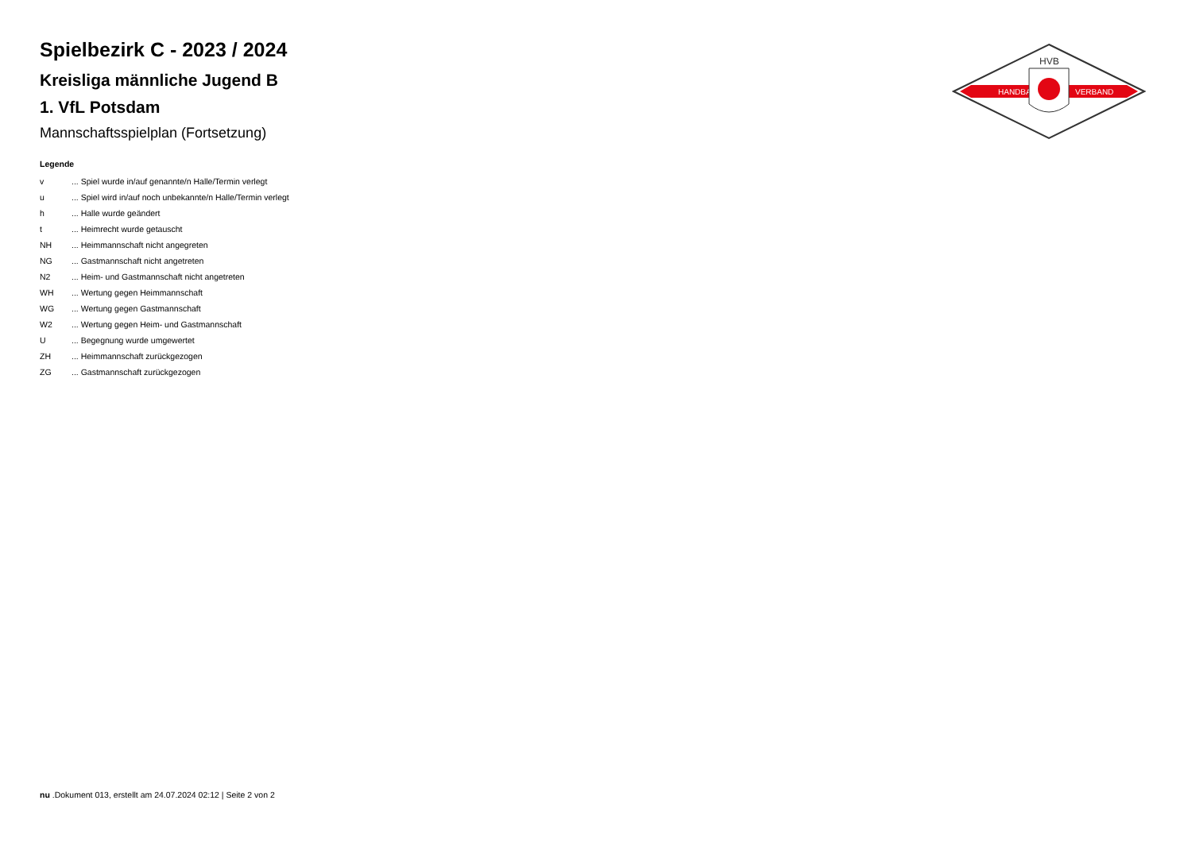HANDBALL
VERBAND
HVB
Spielbezirk C - 2023 / 2024
Kreisliga männliche Jugend B
1. VfL Potsdam
Mannschaftsspielplan (Fortsetzung)
Legende
| v | ... Spiel wurde in/auf genannte/n Halle/Termin verlegt |
| u | ... Spiel wird in/auf noch unbekannte/n Halle/Termin verlegt |
| h | ... Halle wurde geändert |
| t | ... Heimrecht wurde getauscht |
| NH | ... Heimmannschaft nicht angegreten |
| NG | ... Gastmannschaft nicht angetreten |
| N2 | ... Heim- und Gastmannschaft nicht angetreten |
| WH | ... Wertung gegen Heimmannschaft |
| WG | ... Wertung gegen Gastmannschaft |
| W2 | ... Wertung gegen Heim- und Gastmannschaft |
| U | ... Begegnung wurde umgewertet |
| ZH | ... Heimmannschaft zurückgezogen |
| ZG | ... Gastmannschaft zurückgezogen |
nu .Dokument 013, erstellt am 24.07.2024 02:12 | Seite 2 von 2